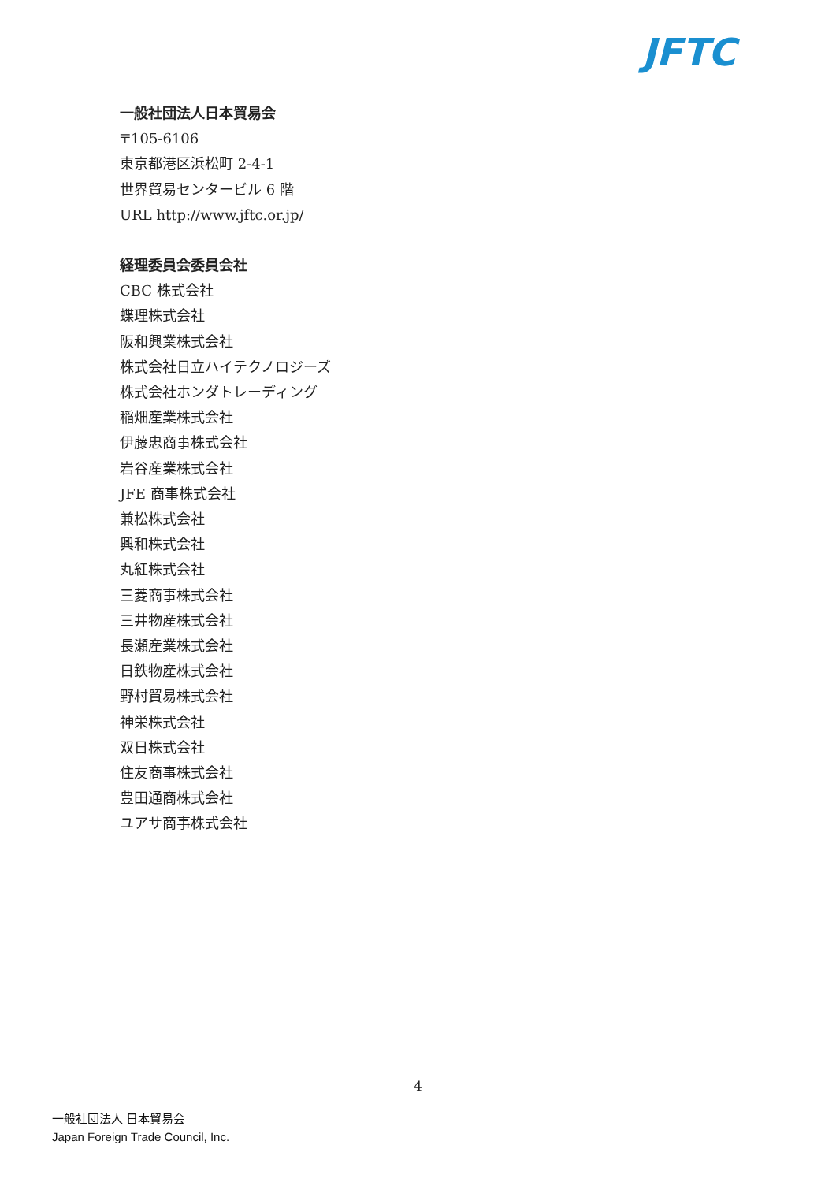JFTC
一般社団法人日本貿易会
〒105-6106
東京都港区浜松町 2-4-1
世界貿易センタービル 6 階
URL http://www.jftc.or.jp/
経理委員会委員会社
CBC 株式会社
蝶理株式会社
阪和興業株式会社
株式会社日立ハイテクノロジーズ
株式会社ホンダトレーディング
稲畑産業株式会社
伊藤忠商事株式会社
岩谷産業株式会社
JFE 商事株式会社
兼松株式会社
興和株式会社
丸紅株式会社
三菱商事株式会社
三井物産株式会社
長瀬産業株式会社
日鉄物産株式会社
野村貿易株式会社
神栄株式会社
双日株式会社
住友商事株式会社
豊田通商株式会社
ユアサ商事株式会社
4
一般社団法人 日本貿易会
Japan Foreign Trade Council, Inc.